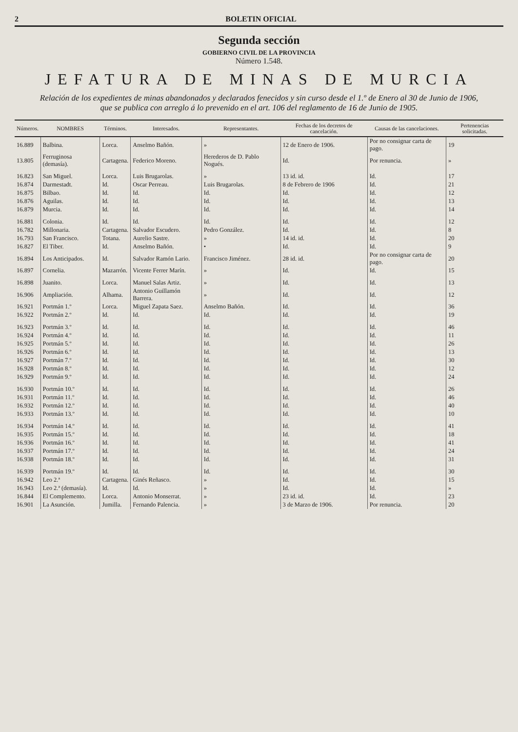2 BOLETIN OFICIAL
Segunda sección
GOBIERNO CIVIL DE LA PROVINCIA
Número 1.548.
JEFATURA DE MINAS DE MURCIA
Relación de los expedientes de minas abandonados y declarados fenecidos y sin curso desde el 1.º de Enero al 30 de Junio de 1906, que se publica con arreglo á lo prevenido en el art. 106 del reglamento de 16 de Junio de 1905.
| Números. | NOMBRES | Términos. | Interesados. | Representantes. | Fechas de los decretos de cancelación. | Causas de las cancelaciones. | Pertenencias solicitadas. |
| --- | --- | --- | --- | --- | --- | --- | --- |
| 16.889 | Balbina. | Lorca. | Anselmo Bañón. | » | 12 de Enero de 1906. | Por no consignar carta de pago. | 19 |
| 13.805 | Ferruginosa (demasía). | Cartagena. | Federico Moreno. | Herederos de D. Pablo Nogués. | Id. | Por renuncia. | » |
| 16.823 | San Miguel. | Lorca. | Luis Brugarolas. | » | 13 id. id. | Id. | 17 |
| 16.874 | Darmestadt. | Id. | Oscar Perreau. | Luis Brugarolas. | 8 de Febrero de 1906 | Id. | 21 |
| 16.875 | Bilbao. | Id. | Id. | Id. | Id. | Id. | 12 |
| 16.876 | Aguilas. | Id. | Id. | Id. | Id. | Id. | 13 |
| 16.879 | Murcia. | Id. | Id. | Id. | Id. | Id. | 14 |
| 16.881 | Colonia. | Id. | Id. | Id. | Id. | Id. | 12 |
| 16.782 | Millonaria. | Cartagena. | Salvador Escudero. | Pedro González. | Id. | Id. | 8 |
| 16.793 | San Francisco. | Totana. | Aurelio Sastre. | » | 14 id. id. | Id. | 20 |
| 16.827 | El Tiber. | Id. | Anselmo Bañón. | • | Id. | Id. | 9 |
| 16.894 | Los Anticipados. | Id. | Salvador Ramón Lario. | Francisco Jiménez. | 28 id. id. | Por no consignar carta de pago. | 20 |
| 16.897 | Cornelia. | Mazarrón. | Vicente Ferrer Marín. | » | Id. | Id. | 15 |
| 16.898 | Juanito. | Lorca. | Manuel Salas Artiz. | » | Id. | Id. | 13 |
| 16.906 | Ampliación. | Alhama. | Antonio Guillamón Barrera. | » | Id. | Id. | 12 |
| 16.921 | Portmán 1.º | Lorca. | Miguel Zapata Saez. | Anselmo Bañón. | Id. | Id. | 36 |
| 16.922 | Portmán 2.º | Id. | Id. | Id. | Id. | Id. | 19 |
| 16.923 | Portmán 3.º | Id. | Id. | Id. | Id. | Id. | 46 |
| 16.924 | Portmán 4.º | Id. | Id. | Id. | Id. | Id. | 11 |
| 16.925 | Portmán 5.º | Id. | Id. | Id. | Id. | Id. | 26 |
| 16.926 | Portmán 6.º | Id. | Id. | Id. | Id. | Id. | 13 |
| 16.927 | Portmán 7.º | Id. | Id. | Id. | Id. | Id. | 30 |
| 16.928 | Portmán 8.º | Id. | Id. | Id. | Id. | Id. | 12 |
| 16.929 | Portmán 9.º | Id. | Id. | Id. | Id. | Id. | 24 |
| 16.930 | Portmán 10.º | Id. | Id. | Id. | Id. | Id. | 26 |
| 16.931 | Portmán 11.º | Id. | Id. | Id. | Id. | Id. | 46 |
| 16.932 | Portmán 12.º | Id. | Id. | Id. | Id. | Id. | 40 |
| 16.933 | Portmán 13.º | Id. | Id. | Id. | Id. | Id. | 10 |
| 16.934 | Portmán 14.º | Id. | Id. | Id. | Id. | Id. | 41 |
| 16.935 | Portmán 15.º | Id. | Id. | Id. | Id. | Id. | 18 |
| 16.936 | Portmán 16.º | Id. | Id. | Id. | Id. | Id. | 41 |
| 16.937 | Portmán 17.º | Id. | Id. | Id. | Id. | Id. | 24 |
| 16.938 | Portmán 18.º | Id. | Id. | Id. | Id. | Id. | 31 |
| 16.939 | Portmán 19.º | Id. | Id. | Id. | Id. | Id. | 30 |
| 16.942 | Leo 2.ª | Cartagena. | Ginés Reñasco. | » | Id. | Id. | 15 |
| 16.943 | Leo 2.ª (demasía). | Id. | Id. | » | Id. | Id. | » |
| 16.844 | El Complemento. | Lorca. | Antonio Monserrat. | » | 23 id. id. | Id. | 23 |
| 16.901 | La Asunción. | Jumilla. | Fernando Palencia. | » | 3 de Marzo de 1906. | Por renuncia. | 20 |